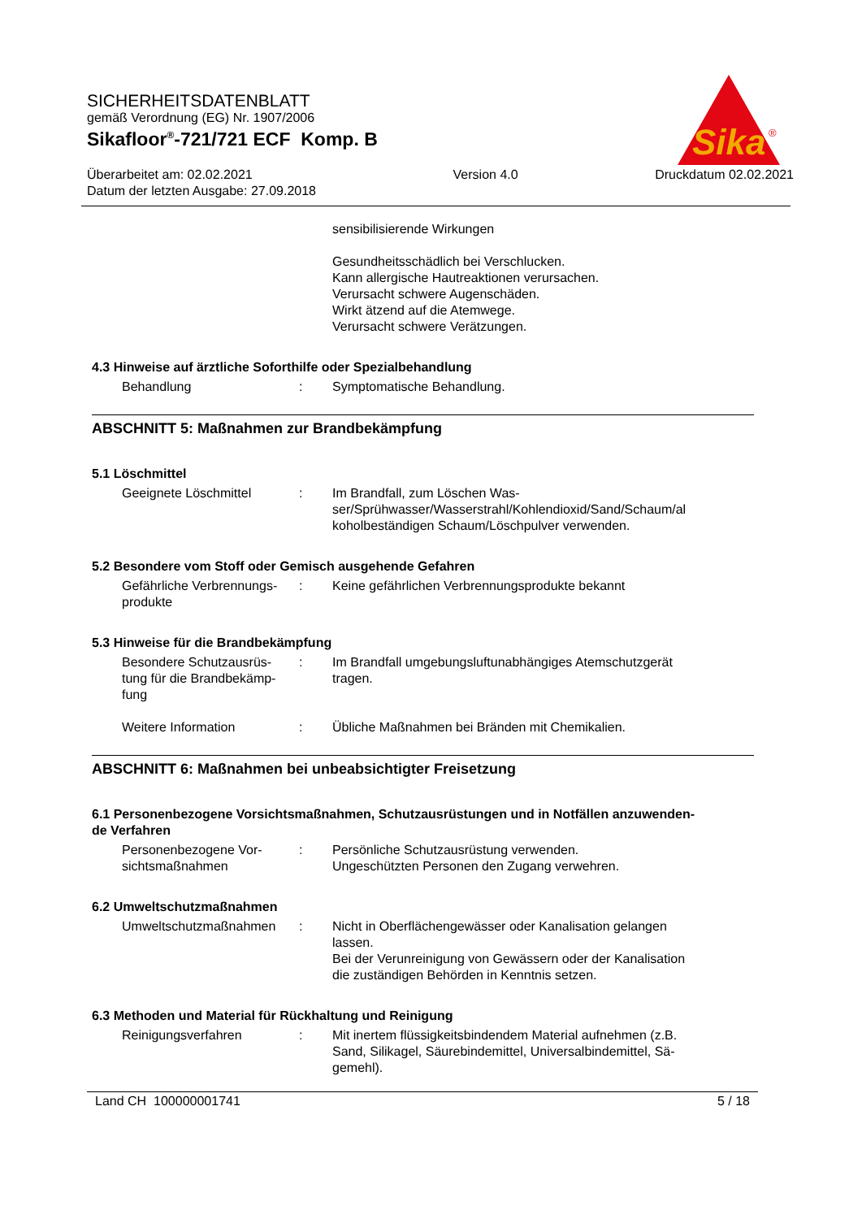Sika
®
SICHERHEITSDATENBLATT
gemäß Verordnung (EG) Nr. 1907/2006
Sikafloor<sup>®</sup>-721/721 ECF Komp. B
Überarbeitet am: 02.02.2021
Datum der letzten Ausgabe: 27.09.2018
Version 4.0 Druckdatum 02.02.2021
sensibilisierende Wirkungen
Gesundheitsschädlich bei Verschlucken.
Kann allergische Hautreaktionen verursachen.
Verursacht schwere Augenschäden.
Wirkt ätzend auf die Atemwege.
Verursacht schwere Verätzungen.
4.3 Hinweise auf ärztliche Soforthilfe oder Spezialbehandlung
Behandlung : Symptomatische Behandlung.
ABSCHNITT 5: Maßnahmen zur Brandbekämpfung
5.1 Löschmittel
Geeignete Löschmittel : Im Brandfall, zum Löschen Was-
ser/Sprühwasser/Wasserstrahl/Kohlendioxid/Sand/Schaum/al
koholbeständigen Schaum/Löschpulver verwenden.
5.2 Besondere vom Stoff oder Gemisch ausgehende Gefahren
Gefährliche Verbrennungs-
produkte
: Keine gefährlichen Verbrennungsprodukte bekannt
5.3 Hinweise für die Brandbekämpfung
Besondere Schutzausrüs-
tung für die Brandbekämp-
fung
: Im Brandfall umgebungsluftunabhängiges Atemschutzgerät
tragen.
Weitere Information : Übliche Maßnahmen bei Bränden mit Chemikalien.
ABSCHNITT 6: Maßnahmen bei unbeabsichtigter Freisetzung
6.1 Personenbezogene Vorsichtsmaßnahmen, Schutzausrüstungen und in Notfällen anzuwenden-
de Verfahren
Personenbezogene Vor-
sichtsmaßnahmen
: Persönliche Schutzausrüstung verwenden.
Ungeschützten Personen den Zugang verwehren.
6.2 Umweltschutzmaßnahmen
Umweltschutzmaßnahmen : Nicht in Oberflächengewässer oder Kanalisation gelangen
lassen.
Bei der Verunreinigung von Gewässern oder der Kanalisation
die zuständigen Behörden in Kenntnis setzen.
6.3 Methoden und Material für Rückhaltung und Reinigung
Reinigungsverfahren : Mit inertem flüssigkeitsbindendem Material aufnehmen (z.B.
Sand, Silikagel, Säurebindemittel, Universalbindemittel, Sä-
gemehl).
Land CH 100000001741 5 / 18